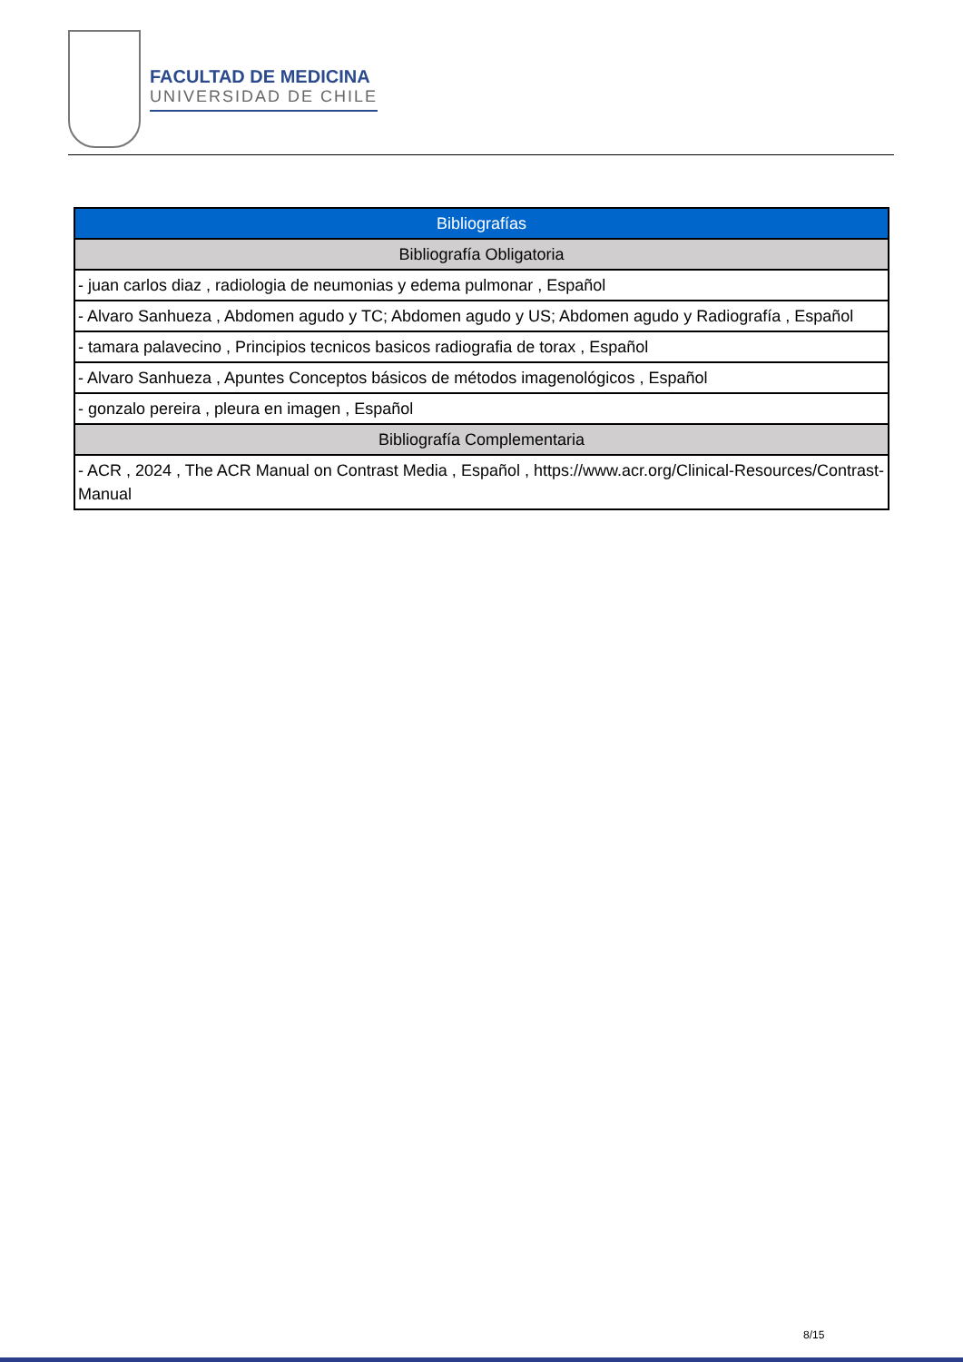FACULTAD DE MEDICINA
UNIVERSIDAD DE CHILE
| Bibliografías |
| Bibliografía Obligatoria |
| - juan carlos diaz , radiologia de neumonias y edema pulmonar , Español |
| - Alvaro Sanhueza , Abdomen agudo y TC; Abdomen agudo y US; Abdomen agudo y Radiografía , Español |
| - tamara palavecino , Principios tecnicos basicos radiografia de torax , Español |
| - Alvaro Sanhueza , Apuntes Conceptos básicos de métodos imagenológicos , Español |
| - gonzalo pereira , pleura en imagen , Español |
| Bibliografía Complementaria |
| - ACR , 2024 , The ACR Manual on Contrast Media , Español , https://www.acr.org/Clinical-Resources/Contrast-Manual |
8/15